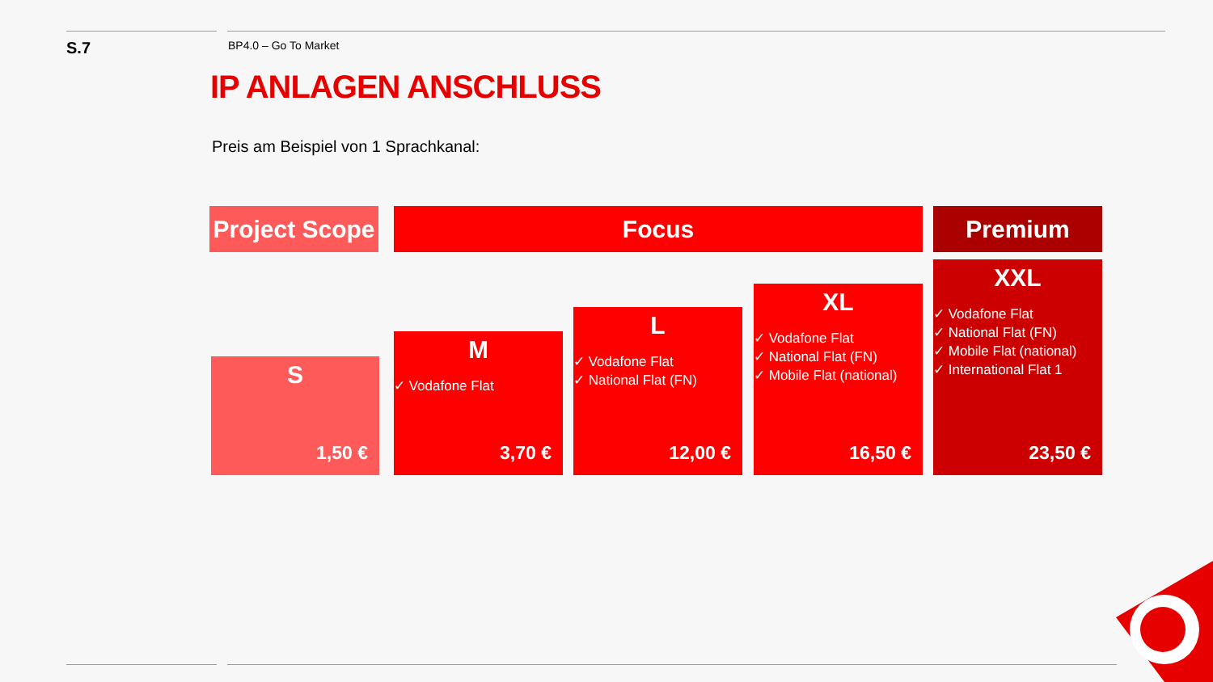S.7
BP4.0 – Go To Market
IP ANLAGEN ANSCHLUSS
Preis am Beispiel von 1 Sprachkanal:
Project Scope
Focus Premium
S
1,50 €
M
✓ Vodafone Flat
3,70 €
L
✓ Vodafone Flat
✓ National Flat (FN)
12,00 €
XL
✓ Vodafone Flat
✓ National Flat (FN)
✓ Mobile Flat (national)
16,50 €
XXL
✓ Vodafone Flat
✓ National Flat (FN)
✓ Mobile Flat (national)
✓ International Flat 1
23,50 €